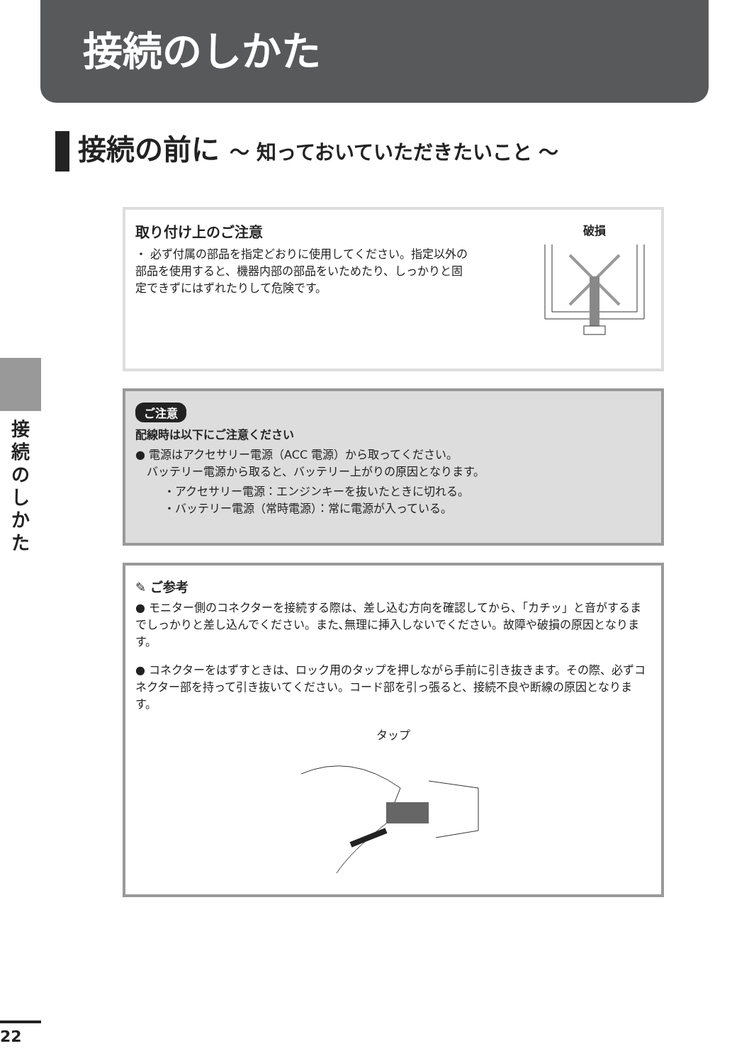接続のしかた
接続の前に ～ 知っておいていただきたいこと ～
取り付け上のご注意
・ 必ず付属の部品を指定どおりに使用してください。指定以外の部品を使用すると、機器内部の部品をいためたり、しっかりと固定できずにはずれたりして危険です。
破損
ご注意
配線時は以下にご注意ください
● 電源はアクセサリー電源（ACC 電源）から取ってください。
　バッテリー電源から取ると、バッテリー上がりの原因となります。
・アクセサリー電源：エンジンキーを抜いたときに切れる。
・バッテリー電源（常時電源）：常に電源が入っている。
✎ ご参考
● モニター側のコネクターを接続する際は、差し込む方向を確認してから、「カチッ」と音がするまでしっかりと差し込んでください。また､無理に挿入しないでください。故障や破損の原因となります。
● コネクターをはずすときは、ロック用のタップを押しながら手前に引き抜きます。その際、必ずコネクター部を持って引き抜いてください。コード部を引っ張ると、接続不良や断線の原因となります。
タップ
接
続
の
し
か
た
22